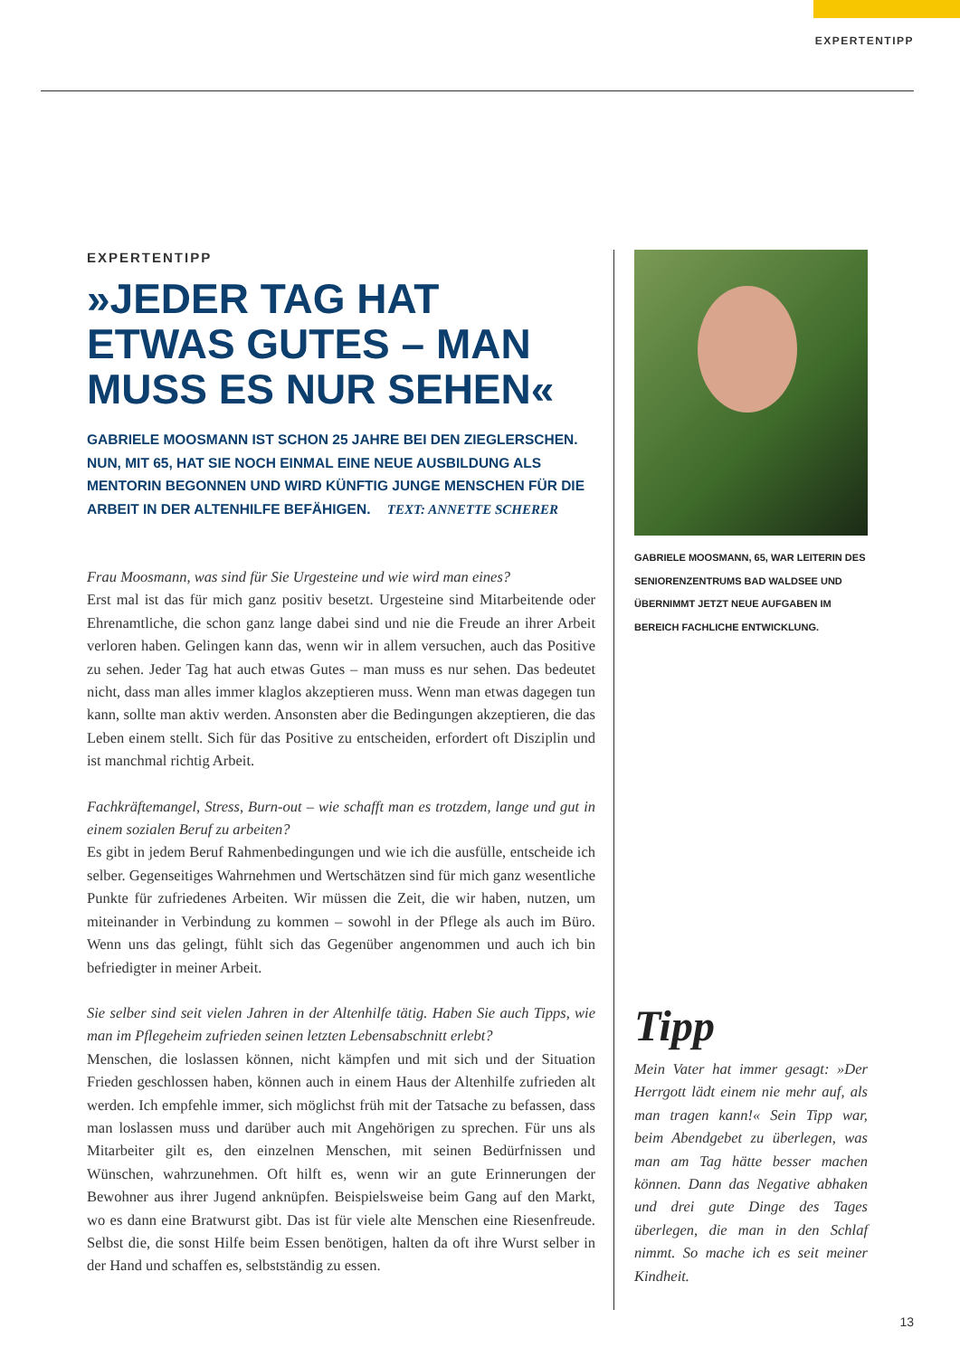EXPERTENTIPP
EXPERTENTIPP
»JEDER TAG HAT ETWAS GUTES – MAN MUSS ES NUR SEHEN«
GABRIELE MOOSMANN IST SCHON 25 JAHRE BEI DEN ZIEGLERSCHEN. NUN, MIT 65, HAT SIE NOCH EINMAL EINE NEUE AUSBILDUNG ALS MENTORIN BEGONNEN UND WIRD KÜNFTIG JUNGE MENSCHEN FÜR DIE ARBEIT IN DER ALTENHILFE BEFÄHIGEN. TEXT: ANNETTE SCHERER
Frau Moosmann, was sind für Sie Urgesteine und wie wird man eines?
Erst mal ist das für mich ganz positiv besetzt. Urgesteine sind Mitarbeitende oder Ehrenamtliche, die schon ganz lange dabei sind und nie die Freude an ihrer Arbeit verloren haben. Gelingen kann das, wenn wir in allem versuchen, auch das Positive zu sehen. Jeder Tag hat auch etwas Gutes – man muss es nur sehen. Das bedeutet nicht, dass man alles immer klaglos akzeptieren muss. Wenn man etwas dagegen tun kann, sollte man aktiv werden. Ansonsten aber die Bedingungen akzeptieren, die das Leben einem stellt. Sich für das Positive zu entscheiden, erfordert oft Disziplin und ist manchmal richtig Arbeit.
Fachkräftemangel, Stress, Burn-out – wie schafft man es trotzdem, lange und gut in einem sozialen Beruf zu arbeiten?
Es gibt in jedem Beruf Rahmenbedingungen und wie ich die ausfülle, entscheide ich selber. Gegenseitiges Wahrnehmen und Wertschätzen sind für mich ganz wesentliche Punkte für zufriedenes Arbeiten. Wir müssen die Zeit, die wir haben, nutzen, um miteinander in Verbindung zu kommen – sowohl in der Pflege als auch im Büro. Wenn uns das gelingt, fühlt sich das Gegenüber angenommen und auch ich bin befriedigter in meiner Arbeit.
Sie selber sind seit vielen Jahren in der Altenhilfe tätig. Haben Sie auch Tipps, wie man im Pflegeheim zufrieden seinen letzten Lebensabschnitt erlebt?
Menschen, die loslassen können, nicht kämpfen und mit sich und der Situation Frieden geschlossen haben, können auch in einem Haus der Altenhilfe zufrieden alt werden. Ich empfehle immer, sich möglichst früh mit der Tatsache zu befassen, dass man loslassen muss und darüber auch mit Angehörigen zu sprechen. Für uns als Mitarbeiter gilt es, den einzelnen Menschen, mit seinen Bedürfnissen und Wünschen, wahrzunehmen. Oft hilft es, wenn wir an gute Erinnerungen der Bewohner aus ihrer Jugend anknüpfen. Beispielsweise beim Gang auf den Markt, wo es dann eine Bratwurst gibt. Das ist für viele alte Menschen eine Riesenfreude. Selbst die, die sonst Hilfe beim Essen benötigen, halten da oft ihre Wurst selber in der Hand und schaffen es, selbstständig zu essen.
GABRIELE MOOSMANN, 65, WAR LEITERIN DES SENIORENZENTRUMS BAD WALDSEE UND ÜBERNIMMT JETZT NEUE AUFGABEN IM BEREICH FACHLICHE ENTWICKLUNG.
Tipp
Mein Vater hat immer gesagt: »Der Herrgott lädt einem nie mehr auf, als man tragen kann!« Sein Tipp war, beim Abendgebet zu überlegen, was man am Tag hätte besser machen können. Dann das Negative abhaken und drei gute Dinge des Tages überlegen, die man in den Schlaf nimmt. So mache ich es seit meiner Kindheit.
13